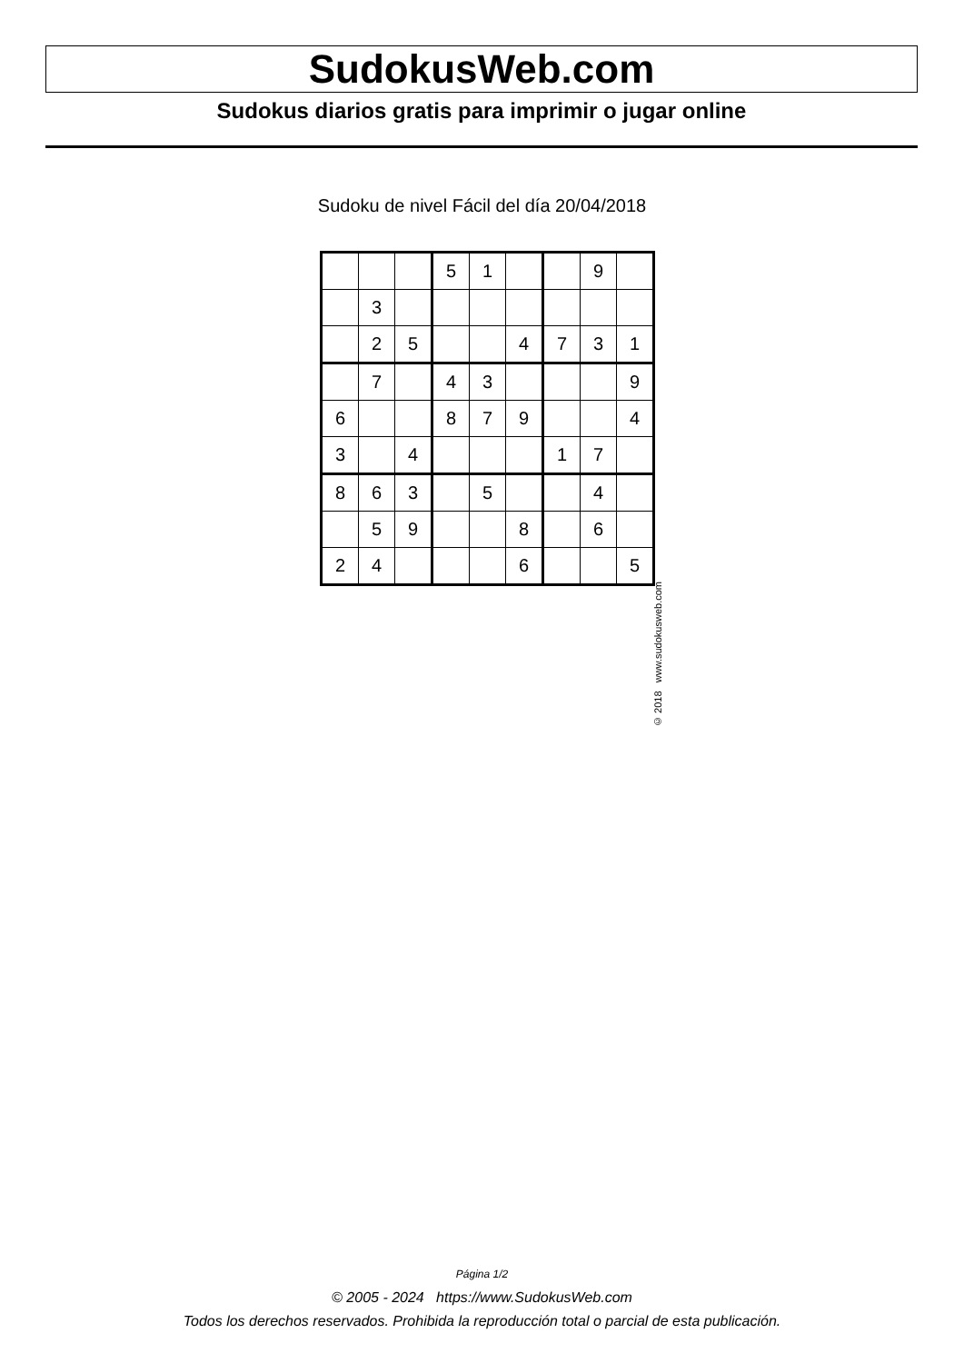SudokusWeb.com
Sudokus diarios gratis para imprimir o jugar online
Sudoku de nivel Fácil del día 20/04/2018
| | | | 5 | 1 | | | 9 | |
| | 3 | | | | | | | |
| | 2 | 5 | | | 4 | 7 | 3 | 1 |
| | 7 | | 4 | 3 | | | | 9 |
| 6 | | | 8 | 7 | 9 | | | 4 |
| 3 | | 4 | | | | 1 | 7 | |
| 8 | 6 | 3 | | 5 | | | 4 | |
| | 5 | 9 | | | 8 | | 6 | |
| 2 | 4 | | | | 6 | | | 5 |
© 2018 www.sudokusweb.com
Página 1/2
© 2005 - 2024 https://www.SudokusWeb.com
Todos los derechos reservados. Prohibida la reproducción total o parcial de esta publicación.